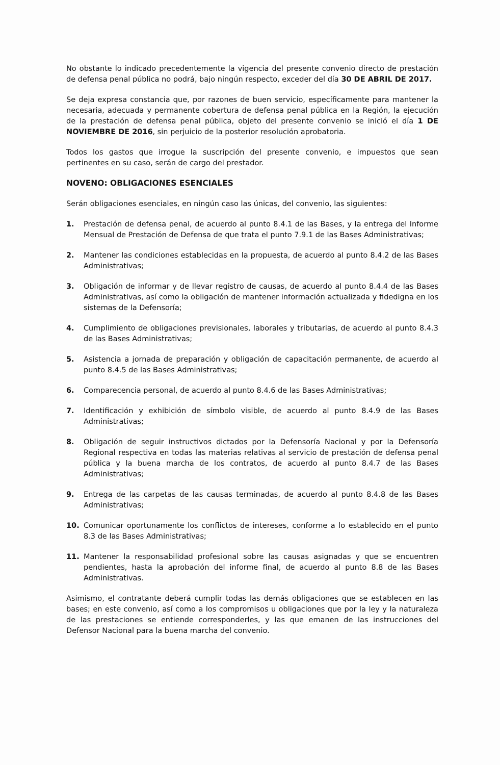No obstante lo indicado precedentemente la vigencia del presente convenio directo de prestación de defensa penal pública no podrá, bajo ningún respecto, exceder del día 30 DE ABRIL DE 2017.
Se deja expresa constancia que, por razones de buen servicio, específicamente para mantener la necesaria, adecuada y permanente cobertura de defensa penal pública en la Región, la ejecución de la prestación de defensa penal pública, objeto del presente convenio se inició el día 1 DE NOVIEMBRE DE 2016, sin perjuicio de la posterior resolución aprobatoria.
Todos los gastos que irrogue la suscripción del presente convenio, e impuestos que sean pertinentes en su caso, serán de cargo del prestador.
NOVENO: OBLIGACIONES ESENCIALES
Serán obligaciones esenciales, en ningún caso las únicas, del convenio, las siguientes:
1. Prestación de defensa penal, de acuerdo al punto 8.4.1 de las Bases, y la entrega del Informe Mensual de Prestación de Defensa de que trata el punto 7.9.1 de las Bases Administrativas;
2. Mantener las condiciones establecidas en la propuesta, de acuerdo al punto 8.4.2 de las Bases Administrativas;
3. Obligación de informar y de llevar registro de causas, de acuerdo al punto 8.4.4 de las Bases Administrativas, así como la obligación de mantener información actualizada y fidedigna en los sistemas de la Defensoría;
4. Cumplimiento de obligaciones previsionales, laborales y tributarias, de acuerdo al punto 8.4.3 de las Bases Administrativas;
5. Asistencia a jornada de preparación y obligación de capacitación permanente, de acuerdo al punto 8.4.5 de las Bases Administrativas;
6. Comparecencia personal, de acuerdo al punto 8.4.6 de las Bases Administrativas;
7. Identificación y exhibición de símbolo visible, de acuerdo al punto 8.4.9 de las Bases Administrativas;
8. Obligación de seguir instructivos dictados por la Defensoría Nacional y por la Defensoría Regional respectiva en todas las materias relativas al servicio de prestación de defensa penal pública y la buena marcha de los contratos, de acuerdo al punto 8.4.7 de las Bases Administrativas;
9. Entrega de las carpetas de las causas terminadas, de acuerdo al punto 8.4.8 de las Bases Administrativas;
10. Comunicar oportunamente los conflictos de intereses, conforme a lo establecido en el punto 8.3 de las Bases Administrativas;
11. Mantener la responsabilidad profesional sobre las causas asignadas y que se encuentren pendientes, hasta la aprobación del informe final, de acuerdo al punto 8.8 de las Bases Administrativas.
Asimismo, el contratante deberá cumplir todas las demás obligaciones que se establecen en las bases; en este convenio, así como a los compromisos u obligaciones que por la ley y la naturaleza de las prestaciones se entiende corresponderles, y las que emanen de las instrucciones del Defensor Nacional para la buena marcha del convenio.